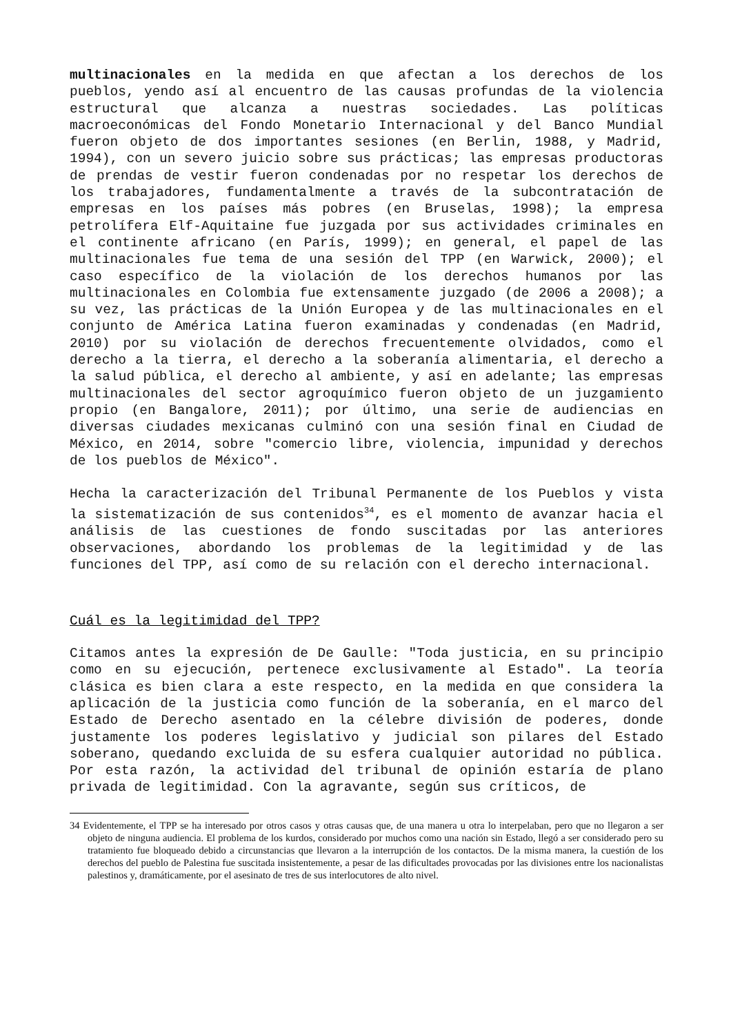multinacionales en la medida en que afectan a los derechos de los pueblos, yendo así al encuentro de las causas profundas de la violencia estructural que alcanza a nuestras sociedades. Las políticas macroeconómicas del Fondo Monetario Internacional y del Banco Mundial fueron objeto de dos importantes sesiones (en Berlin, 1988, y Madrid, 1994), con un severo juicio sobre sus prácticas; las empresas productoras de prendas de vestir fueron condenadas por no respetar los derechos de los trabajadores, fundamentalmente a través de la subcontratación de empresas en los países más pobres (en Bruselas, 1998); la empresa petrolífera Elf-Aquitaine fue juzgada por sus actividades criminales en el continente africano (en París, 1999); en general, el papel de las multinacionales fue tema de una sesión del TPP (en Warwick, 2000); el caso específico de la violación de los derechos humanos por las multinacionales en Colombia fue extensamente juzgado (de 2006 a 2008); a su vez, las prácticas de la Unión Europea y de las multinacionales en el conjunto de América Latina fueron examinadas y condenadas (en Madrid, 2010) por su violación de derechos frecuentemente olvidados, como el derecho a la tierra, el derecho a la soberanía alimentaria, el derecho a la salud pública, el derecho al ambiente, y así en adelante; las empresas multinacionales del sector agroquímico fueron objeto de un juzgamiento propio (en Bangalore, 2011); por último, una serie de audiencias en diversas ciudades mexicanas culminó con una sesión final en Ciudad de México, en 2014, sobre "comercio libre, violencia, impunidad y derechos de los pueblos de México".
Hecha la caracterización del Tribunal Permanente de los Pueblos y vista la sistematización de sus contenidos<sup>34</sup>, es el momento de avanzar hacia el análisis de las cuestiones de fondo suscitadas por las anteriores observaciones, abordando los problemas de la legitimidad y de las funciones del TPP, así como de su relación con el derecho internacional.
Cuál es la legitimidad del TPP?
Citamos antes la expresión de De Gaulle: "Toda justicia, en su principio como en su ejecución, pertenece exclusivamente al Estado". La teoría clásica es bien clara a este respecto, en la medida en que considera la aplicación de la justicia como función de la soberanía, en el marco del Estado de Derecho asentado en la célebre división de poderes, donde justamente los poderes legislativo y judicial son pilares del Estado soberano, quedando excluida de su esfera cualquier autoridad no pública. Por esta razón, la actividad del tribunal de opinión estaría de plano privada de legitimidad. Con la agravante, según sus críticos, de
34 Evidentemente, el TPP se ha interesado por otros casos y otras causas que, de una manera u otra lo interpelaban, pero que no llegaron a ser objeto de ninguna audiencia. El problema de los kurdos, considerado por muchos como una nación sin Estado, llegó a ser considerado pero su tratamiento fue bloqueado debido a circunstancias que llevaron a la interrupción de los contactos. De la misma manera, la cuestión de los derechos del pueblo de Palestina fue suscitada insistentemente, a pesar de las dificultades provocadas por las divisiones entre los nacionalistas palestinos y, dramáticamente, por el asesinato de tres de sus interlocutores de alto nivel.